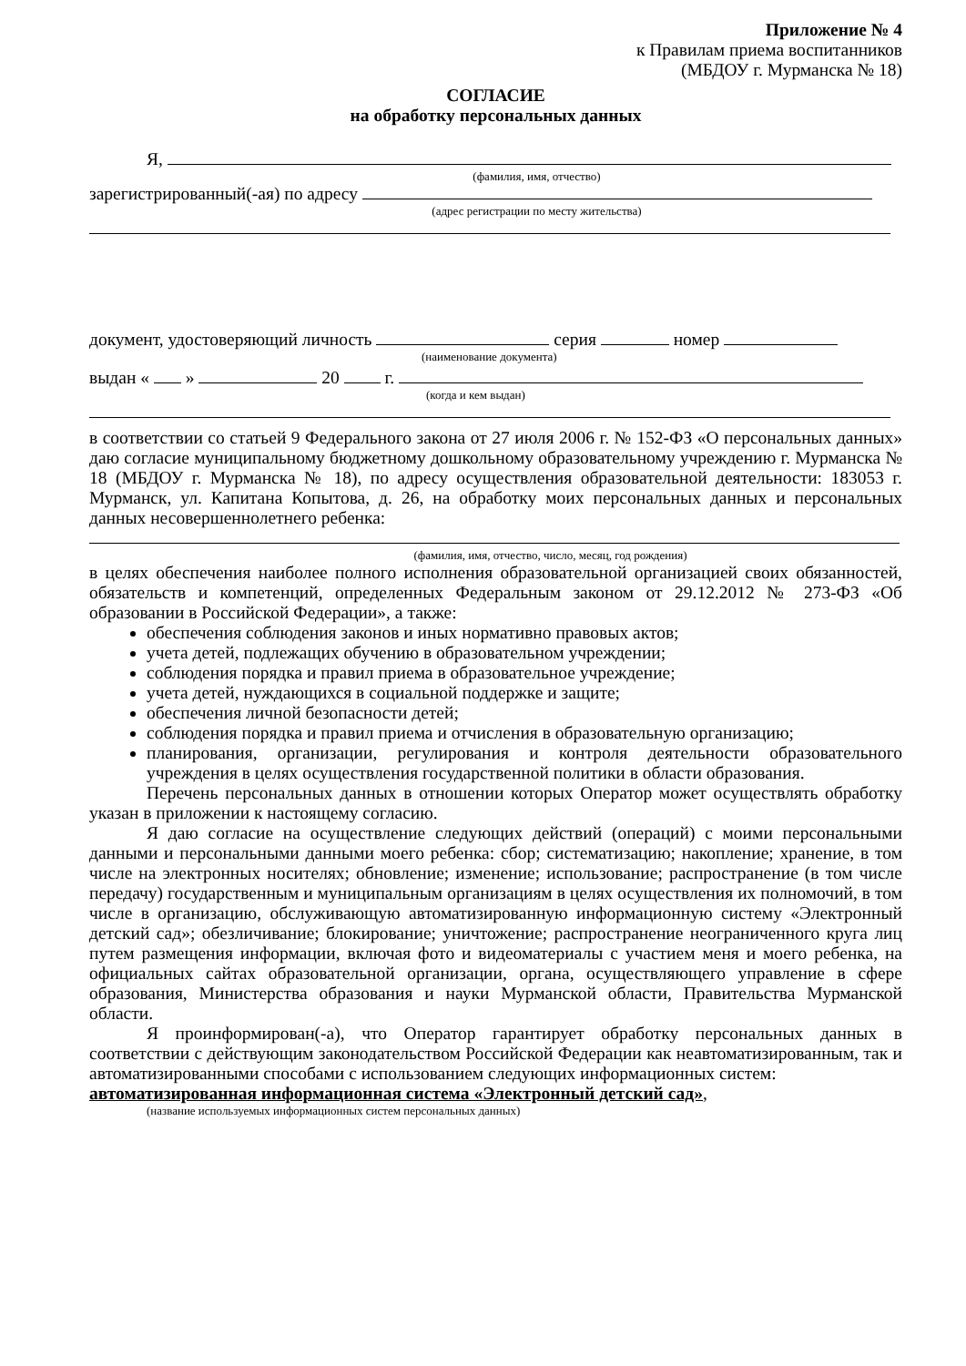Приложение № 4
к Правилам приема воспитанников
(МБДОУ г. Мурманска № 18)
СОГЛАСИЕ
на обработку персональных данных
Я,
(фамилия, имя, отчество)
зарегистрированный(-ая) по адресу
(адрес регистрации по месту жительства)
документ, удостоверяющий личность серия номер
(наименование документа)
выдан « » 20 г.
(когда и кем выдан)
в соответствии со статьей 9 Федерального закона от 27 июля 2006 г. № 152-ФЗ «О персональных данных» даю согласие муниципальному бюджетному дошкольному образовательному учреждению г. Мурманска № 18 (МБДОУ г. Мурманска № 18), по адресу осуществления образовательной деятельности: 183053 г. Мурманск, ул. Капитана Копытова, д. 26, на обработку моих персональных данных и персональных данных несовершеннолетнего ребенка:
(фамилия, имя, отчество, число, месяц, год рождения)
в целях обеспечения наиболее полного исполнения образовательной организацией своих обязанностей, обязательств и компетенций, определенных Федеральным законом от 29.12.2012 № 273-ФЗ «Об образовании в Российской Федерации», а также:
обеспечения соблюдения законов и иных нормативно правовых актов;
учета детей, подлежащих обучению в образовательном учреждении;
соблюдения порядка и правил приема в образовательное учреждение;
учета детей, нуждающихся в социальной поддержке и защите;
обеспечения личной безопасности детей;
соблюдения порядка и правил приема и отчисления в образовательную организацию;
планирования, организации, регулирования и контроля деятельности образовательного учреждения в целях осуществления государственной политики в области образования.
Перечень персональных данных в отношении которых Оператор может осуществлять обработку указан в приложении к настоящему согласию.
Я даю согласие на осуществление следующих действий (операций) с моими персональными данными и персональными данными моего ребенка: сбор; систематизацию; накопление; хранение, в том числе на электронных носителях; обновление; изменение; использование; распространение (в том числе передачу) государственным и муниципальным организациям в целях осуществления их полномочий, в том числе в организацию, обслуживающую автоматизированную информационную систему «Электронный детский сад»; обезличивание; блокирование; уничтожение; распространение неограниченного круга лиц путем размещения информации, включая фото и видеоматериалы с участием меня и моего ребенка, на официальных сайтах образовательной организации, органа, осуществляющего управление в сфере образования, Министерства образования и науки Мурманской области, Правительства Мурманской области.
Я проинформирован(-а), что Оператор гарантирует обработку персональных данных в соответствии с действующим законодательством Российской Федерации как неавтоматизированным, так и автоматизированными способами с использованием следующих информационных систем:
автоматизированная информационная система «Электронный детский сад»,
(название используемых информационных систем персональных данных)